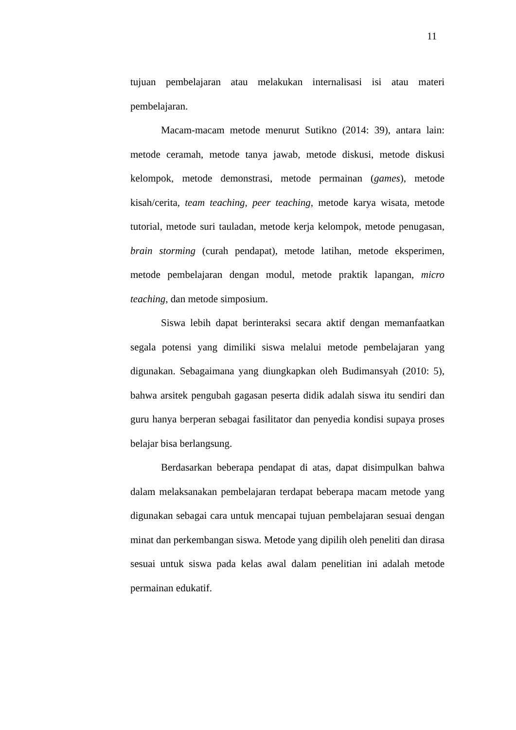11
tujuan pembelajaran atau melakukan internalisasi isi atau materi pembelajaran.
Macam-macam metode menurut Sutikno (2014: 39), antara lain: metode ceramah, metode tanya jawab, metode diskusi, metode diskusi kelompok, metode demonstrasi, metode permainan (games), metode kisah/cerita, team teaching, peer teaching, metode karya wisata, metode tutorial, metode suri tauladan, metode kerja kelompok, metode penugasan, brain storming (curah pendapat), metode latihan, metode eksperimen, metode pembelajaran dengan modul, metode praktik lapangan, micro teaching, dan metode simposium.
Siswa lebih dapat berinteraksi secara aktif dengan memanfaatkan segala potensi yang dimiliki siswa melalui metode pembelajaran yang digunakan. Sebagaimana yang diungkapkan oleh Budimansyah (2010: 5), bahwa arsitek pengubah gagasan peserta didik adalah siswa itu sendiri dan guru hanya berperan sebagai fasilitator dan penyedia kondisi supaya proses belajar bisa berlangsung.
Berdasarkan beberapa pendapat di atas, dapat disimpulkan bahwa dalam melaksanakan pembelajaran terdapat beberapa macam metode yang digunakan sebagai cara untuk mencapai tujuan pembelajaran sesuai dengan minat dan perkembangan siswa. Metode yang dipilih oleh peneliti dan dirasa sesuai untuk siswa pada kelas awal dalam penelitian ini adalah metode permainan edukatif.